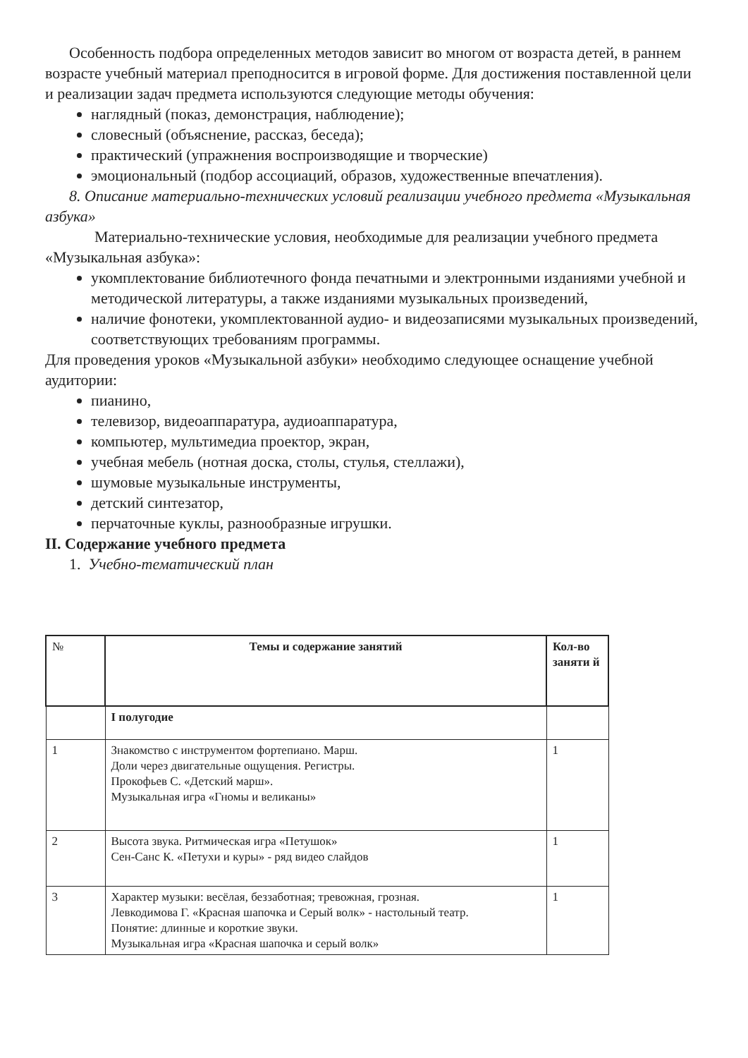Особенность подбора определенных методов зависит во многом от возраста детей, в раннем возрасте учебный материал преподносится в игровой форме. Для достижения поставленной цели и реализации задач предмета используются следующие методы обучения:
наглядный (показ, демонстрация, наблюдение);
словесный (объяснение, рассказ, беседа);
практический (упражнения воспроизводящие и творческие)
эмоциональный (подбор ассоциаций, образов, художественные впечатления).
8. Описание материально-технических условий реализации учебного предмета «Музыкальная азбука»
Материально-технические условия, необходимые для реализации учебного предмета «Музыкальная азбука»:
укомплектование библиотечного фонда печатными и электронными изданиями учебной и методической литературы, а также изданиями музыкальных произведений,
наличие фонотеки, укомплектованной аудио- и видеозаписями музыкальных произведений, соответствующих требованиям программы.
Для проведения уроков «Музыкальной азбуки» необходимо следующее оснащение учебной аудитории:
пианино,
телевизор, видеоаппаратура, аудиоаппаратура,
компьютер, мультимедиа проектор, экран,
учебная мебель (нотная доска, столы, стулья, стеллажи),
шумовые музыкальные инструменты,
детский синтезатор,
перчаточные куклы, разнообразные игрушки.
II. Содержание учебного предмета
1. Учебно-тематический план
| № | Темы и содержание занятий | Кол-во заняти й |
| --- | --- | --- |
| | I полугодие | |
| 1 | Знакомство с инструментом фортепиано. Марш. Доли через двигательные ощущения. Регистры. Прокофьев С. «Детский марш». Музыкальная игра «Гномы и великаны» | 1 |
| 2 | Высота звука. Ритмическая игра «Петушок» Сен-Санс К. «Петухи и куры» - ряд видео слайдов | 1 |
| 3 | Характер музыки: весёлая, беззаботная; тревожная, грозная. Левкодимова Г. «Красная шапочка и Серый волк» - настольный театр. Понятие: длинные и короткие звуки. Музыкальная игра «Красная шапочка и серый волк» | 1 |